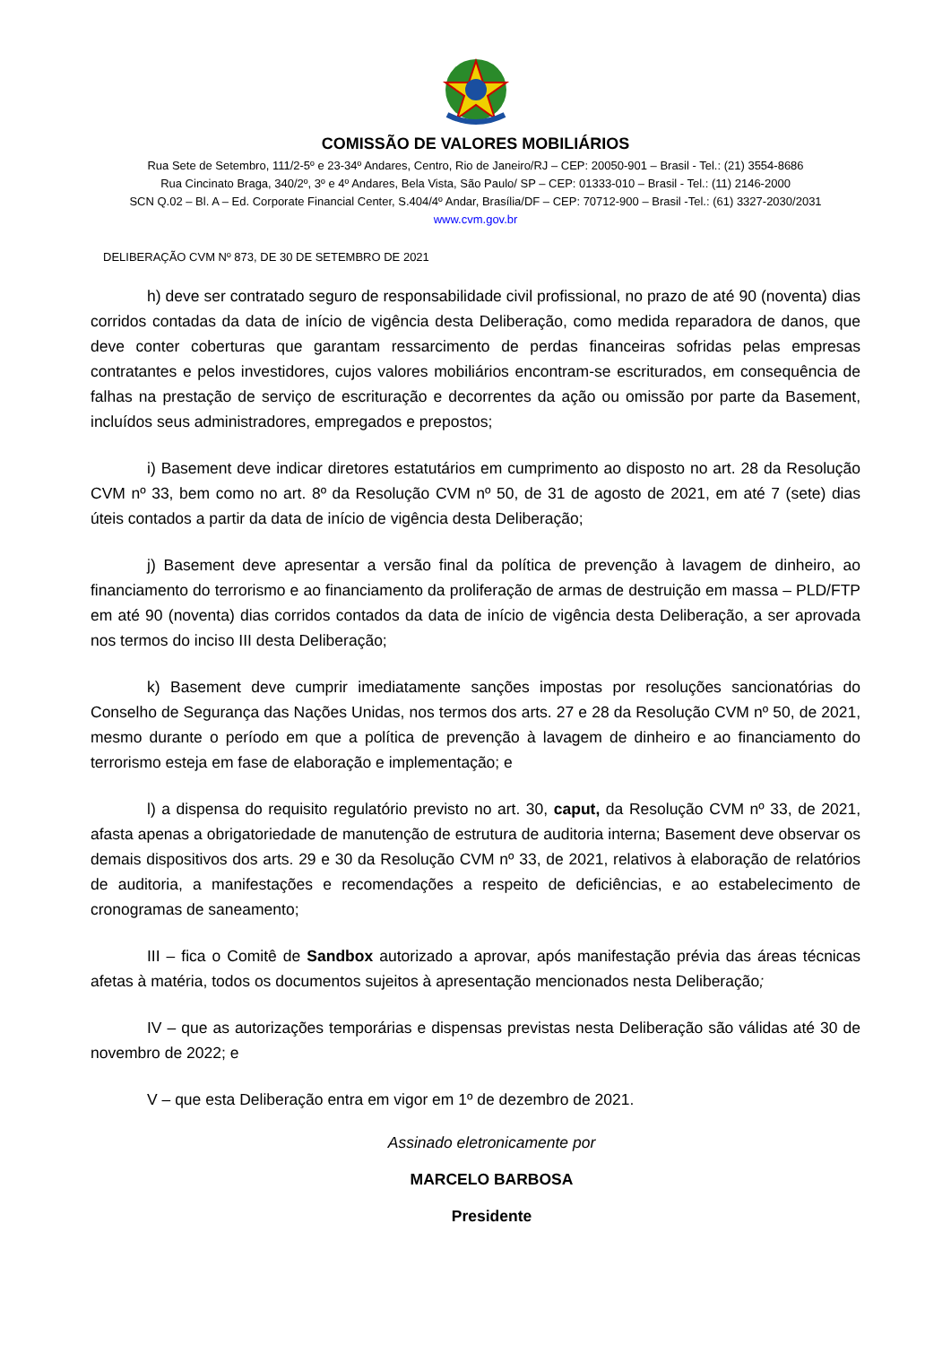COMISSÃO DE VALORES MOBILIÁRIOS
Rua Sete de Setembro, 111/2-5º e 23-34º Andares, Centro, Rio de Janeiro/RJ – CEP: 20050-901 – Brasil - Tel.: (21) 3554-8686
Rua Cincinato Braga, 340/2º, 3º e 4º Andares, Bela Vista, São Paulo/ SP – CEP: 01333-010 – Brasil - Tel.: (11) 2146-2000
SCN Q.02 – Bl. A – Ed. Corporate Financial Center, S.404/4º Andar, Brasília/DF – CEP: 70712-900 – Brasil -Tel.: (61) 3327-2030/2031
www.cvm.gov.br
DELIBERAÇÃO CVM Nº 873, DE 30 DE SETEMBRO DE 2021
h) deve ser contratado seguro de responsabilidade civil profissional, no prazo de até 90 (noventa) dias corridos contadas da data de início de vigência desta Deliberação, como medida reparadora de danos, que deve conter coberturas que garantam ressarcimento de perdas financeiras sofridas pelas empresas contratantes e pelos investidores, cujos valores mobiliários encontram-se escriturados, em consequência de falhas na prestação de serviço de escrituração e decorrentes da ação ou omissão por parte da Basement, incluídos seus administradores, empregados e prepostos;
i) Basement deve indicar diretores estatutários em cumprimento ao disposto no art. 28 da Resolução CVM nº 33, bem como no art. 8º da Resolução CVM nº 50, de 31 de agosto de 2021, em até 7 (sete) dias úteis contados a partir da data de início de vigência desta Deliberação;
j) Basement deve apresentar a versão final da política de prevenção à lavagem de dinheiro, ao financiamento do terrorismo e ao financiamento da proliferação de armas de destruição em massa – PLD/FTP em até 90 (noventa) dias corridos contados da data de início de vigência desta Deliberação, a ser aprovada nos termos do inciso III desta Deliberação;
k) Basement deve cumprir imediatamente sanções impostas por resoluções sancionatórias do Conselho de Segurança das Nações Unidas, nos termos dos arts. 27 e 28 da Resolução CVM nº 50, de 2021, mesmo durante o período em que a política de prevenção à lavagem de dinheiro e ao financiamento do terrorismo esteja em fase de elaboração e implementação; e
l) a dispensa do requisito regulatório previsto no art. 30, caput, da Resolução CVM nº 33, de 2021, afasta apenas a obrigatoriedade de manutenção de estrutura de auditoria interna; Basement deve observar os demais dispositivos dos arts. 29 e 30 da Resolução CVM nº 33, de 2021, relativos à elaboração de relatórios de auditoria, a manifestações e recomendações a respeito de deficiências, e ao estabelecimento de cronogramas de saneamento;
III – fica o Comitê de Sandbox autorizado a aprovar, após manifestação prévia das áreas técnicas afetas à matéria, todos os documentos sujeitos à apresentação mencionados nesta Deliberação;
IV – que as autorizações temporárias e dispensas previstas nesta Deliberação são válidas até 30 de novembro de 2022; e
V – que esta Deliberação entra em vigor em 1º de dezembro de 2021.
Assinado eletronicamente por
MARCELO BARBOSA
Presidente